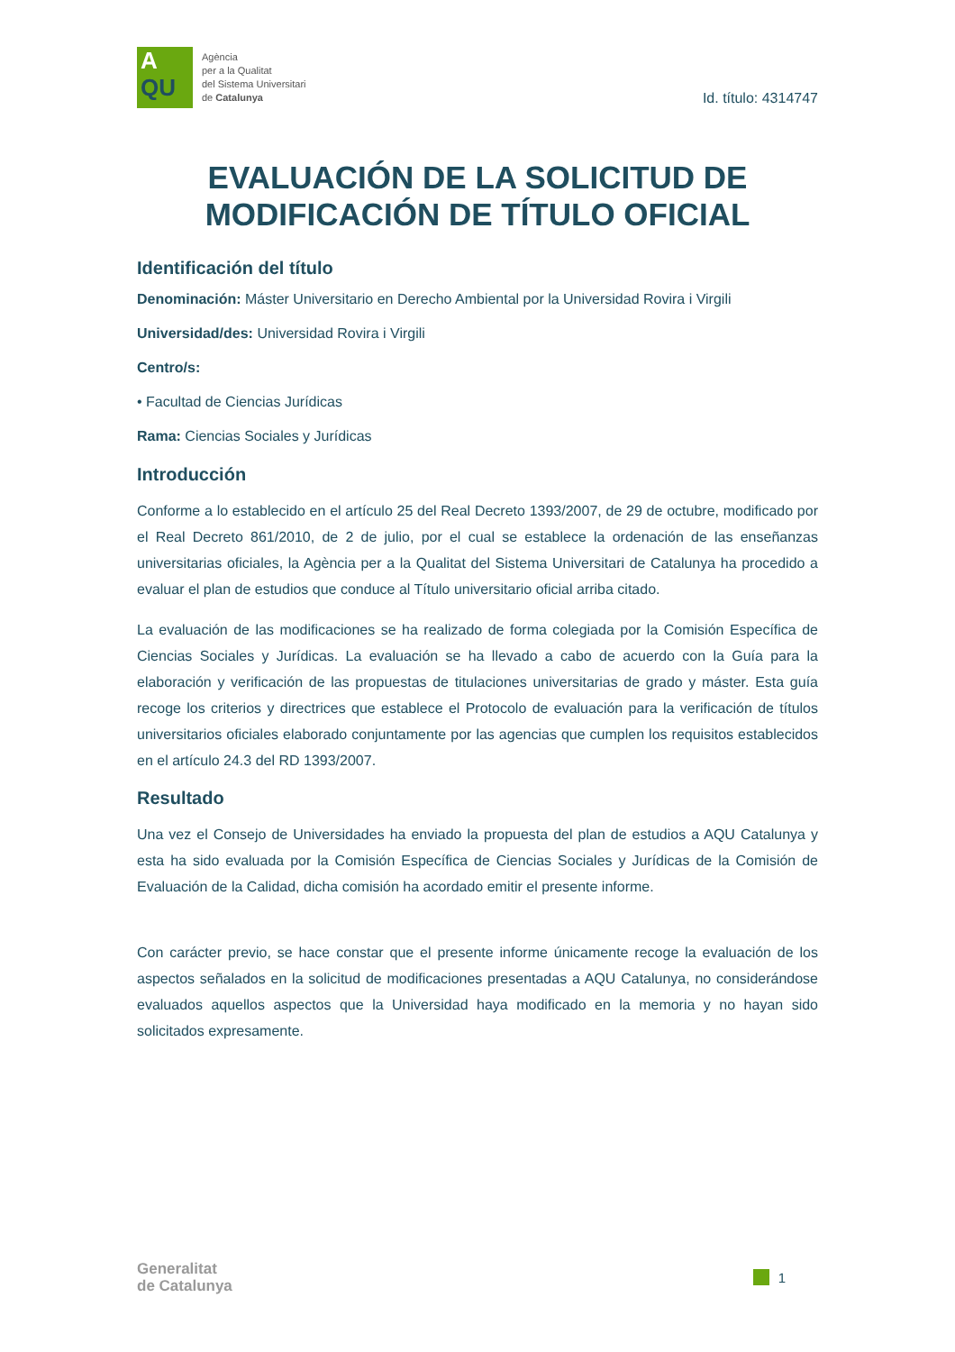A
QU
Agència
per a la Qualitat
del Sistema Universitari
de Catalunya
Id. título: 4314747
EVALUACIÓN DE LA SOLICITUD DE MODIFICACIÓN DE TÍTULO OFICIAL
Identificación del título
Denominación: Máster Universitario en Derecho Ambiental por la Universidad Rovira i Virgili
Universidad/des: Universidad Rovira i Virgili
Centro/s:
• Facultad de Ciencias Jurídicas
Rama: Ciencias Sociales y Jurídicas
Introducción
Conforme a lo establecido en el artículo 25 del Real Decreto 1393/2007, de 29 de octubre, modificado por el Real Decreto 861/2010, de 2 de julio, por el cual se establece la ordenación de las enseñanzas universitarias oficiales, la Agència per a la Qualitat del Sistema Universitari de Catalunya ha procedido a evaluar el plan de estudios que conduce al Título universitario oficial arriba citado.
La evaluación de las modificaciones se ha realizado de forma colegiada por la Comisión Específica de Ciencias Sociales y Jurídicas. La evaluación se ha llevado a cabo de acuerdo con la Guía para la elaboración y verificación de las propuestas de titulaciones universitarias de grado y máster. Esta guía recoge los criterios y directrices que establece el Protocolo de evaluación para la verificación de títulos universitarios oficiales elaborado conjuntamente por las agencias que cumplen los requisitos establecidos en el artículo 24.3 del RD 1393/2007.
Resultado
Una vez el Consejo de Universidades ha enviado la propuesta del plan de estudios a AQU Catalunya y esta ha sido evaluada por la Comisión Específica de Ciencias Sociales y Jurídicas de la Comisión de Evaluación de la Calidad, dicha comisión ha acordado emitir el presente informe.
Con carácter previo, se hace constar que el presente informe únicamente recoge la evaluación de los aspectos señalados en la solicitud de modificaciones presentadas a AQU Catalunya, no considerándose evaluados aquellos aspectos que la Universidad haya modificado en la memoria y no hayan sido solicitados expresamente.
Generalitat
de Catalunya
1